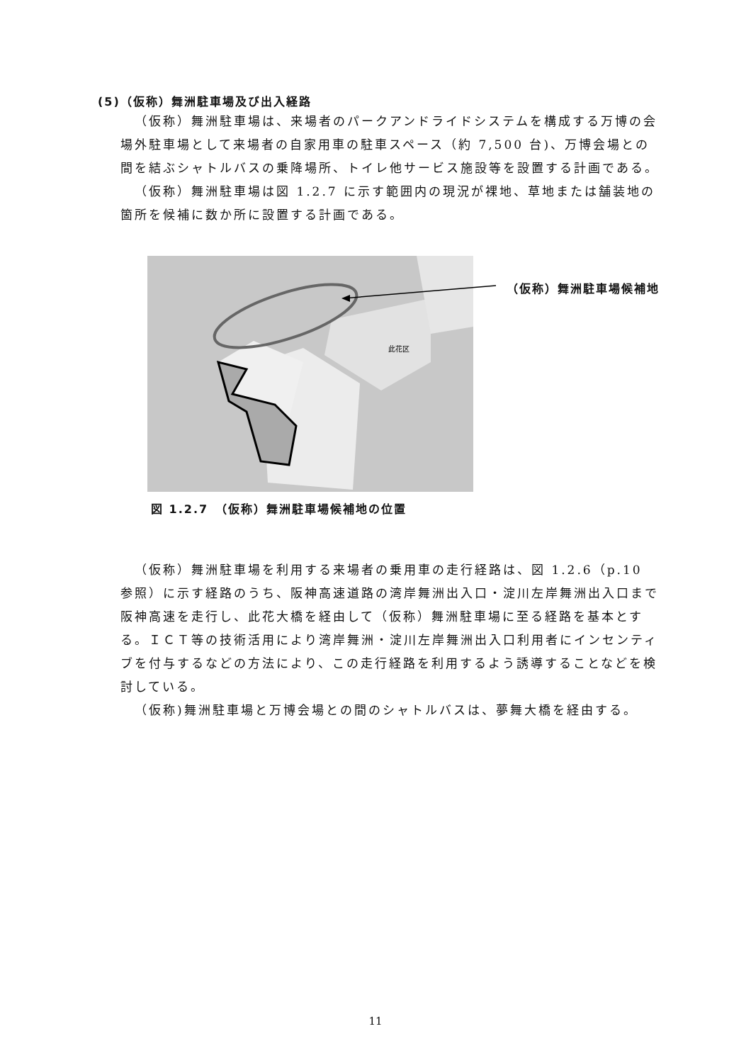(5)（仮称）舞洲駐車場及び出入経路
（仮称）舞洲駐車場は、来場者のパークアンドライドシステムを構成する万博の会場外駐車場として来場者の自家用車の駐車スペース（約 7,500 台)、万博会場との間を結ぶシャトルバスの乗降場所、トイレ他サービス施設等を設置する計画である。
（仮称）舞洲駐車場は図 1.2.7 に示す範囲内の現況が裸地、草地または舗装地の箇所を候補に数か所に設置する計画である。
此花区
（仮称）舞洲駐車場候補地
図 1.2.7　（仮称）舞洲駐車場候補地の位置
（仮称）舞洲駐車場を利用する来場者の乗用車の走行経路は、図 1.2.6（p.10 参照）に示す経路のうち、阪神高速道路の湾岸舞洲出入口・淀川左岸舞洲出入口まで阪神高速を走行し、此花大橋を経由して（仮称）舞洲駐車場に至る経路を基本とする。ＩＣＴ等の技術活用により湾岸舞洲・淀川左岸舞洲出入口利用者にインセンティブを付与するなどの方法により、この走行経路を利用するよう誘導することなどを検討している。
（仮称)舞洲駐車場と万博会場との間のシャトルバスは、夢舞大橋を経由する。
11